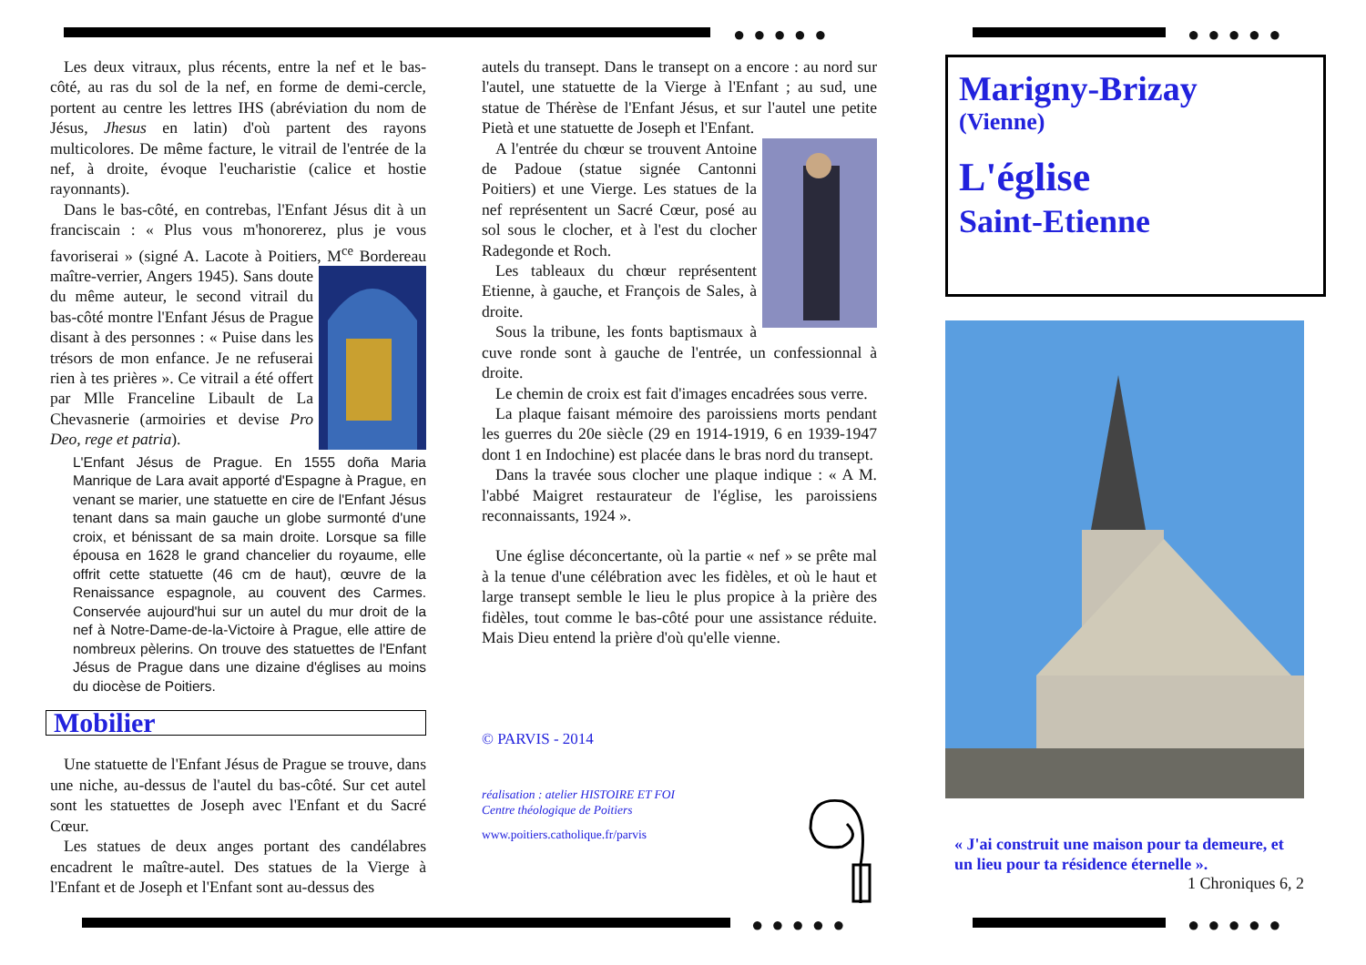●●●●● ●●●●●
●●●●● ●●●●●
Les deux vitraux, plus récents, entre la nef et le bas-côté, au ras du sol de la nef, en forme de demi-cercle, portent au centre les lettres IHS (abréviation du nom de Jésus, Jhesus en latin) d'où partent des rayons multicolores. De même facture, le vitrail de l'entrée de la nef, à droite, évoque l'eucharistie (calice et hostie rayonnants).
Dans le bas-côté, en contrebas, l'Enfant Jésus dit à un franciscain : « Plus vous m'honorerez, plus je vous favoriserai » (signé A. Lacote à Poitiers, M<sup>ce</sup> Bordereau maître-verrier, Angers 1945). Sans doute du même auteur, le second vitrail du bas-côté montre l'Enfant Jésus de Prague disant à des personnes : « Puise dans les trésors de mon enfance. Je ne refuserai rien à tes prières ». Ce vitrail a été offert par Mlle Franceline Libault de La Chevasnerie (armoiries et devise Pro Deo, rege et patria).
L'Enfant Jésus de Prague. En 1555 doña Maria Manrique de Lara avait apporté d'Espagne à Prague, en venant se marier, une statuette en cire de l'Enfant Jésus tenant dans sa main gauche un globe surmonté d'une croix, et bénissant de sa main droite. Lorsque sa fille épousa en 1628 le grand chancelier du royaume, elle offrit cette statuette (46 cm de haut), œuvre de la Renaissance espagnole, au couvent des Carmes. Conservée aujourd'hui sur un autel du mur droit de la nef à Notre-Dame-de-la-Victoire à Prague, elle attire de nombreux pèlerins. On trouve des statuettes de l'Enfant Jésus de Prague dans une dizaine d'églises au moins du diocèse de Poitiers.
Mobilier
Une statuette de l'Enfant Jésus de Prague se trouve, dans une niche, au-dessus de l'autel du bas-côté. Sur cet autel sont les statuettes de Joseph avec l'Enfant et du Sacré Cœur.
Les statues de deux anges portant des candélabres encadrent le maître-autel. Des statues de la Vierge à l'Enfant et de Joseph et l'Enfant sont au-dessus des
autels du transept. Dans le transept on a encore : au nord sur l'autel, une statuette de la Vierge à l'Enfant ; au sud, une statue de Thérèse de l'Enfant Jésus, et sur l'autel une petite Pietà et une statuette de Joseph et l'Enfant.
A l'entrée du chœur se trouvent Antoine de Padoue (statue signée Cantonni Poitiers) et une Vierge. Les statues de la nef représentent un Sacré Cœur, posé au sol sous le clocher, et à l'est du clocher Radegonde et Roch.
Les tableaux du chœur représentent Etienne, à gauche, et François de Sales, à droite.
Sous la tribune, les fonts baptismaux à cuve ronde sont à gauche de l'entrée, un confessionnal à droite.
Le chemin de croix est fait d'images encadrées sous verre.
La plaque faisant mémoire des paroissiens morts pendant les guerres du 20e siècle (29 en 1914-1919, 6 en 1939-1947 dont 1 en Indochine) est placée dans le bras nord du transept.
Dans la travée sous clocher une plaque indique : « A M. l'abbé Maigret restaurateur de l'église, les paroissiens reconnaissants, 1924 ».
Une église déconcertante, où la partie « nef » se prête mal à la tenue d'une célébration avec les fidèles, et où le haut et large transept semble le lieu le plus propice à la prière des fidèles, tout comme le bas-côté pour une assistance réduite. Mais Dieu entend la prière d'où qu'elle vienne.
© PARVIS - 2014
réalisation : atelier HISTOIRE ET FOI
Centre théologique de Poitiers
www.poitiers.catholique.fr/parvis
Marigny-Brizay
(Vienne)
L'église
Saint-Etienne
« J'ai construit une maison pour ta demeure, et un lieu pour ta résidence éternelle ».
1 Chroniques 6, 2